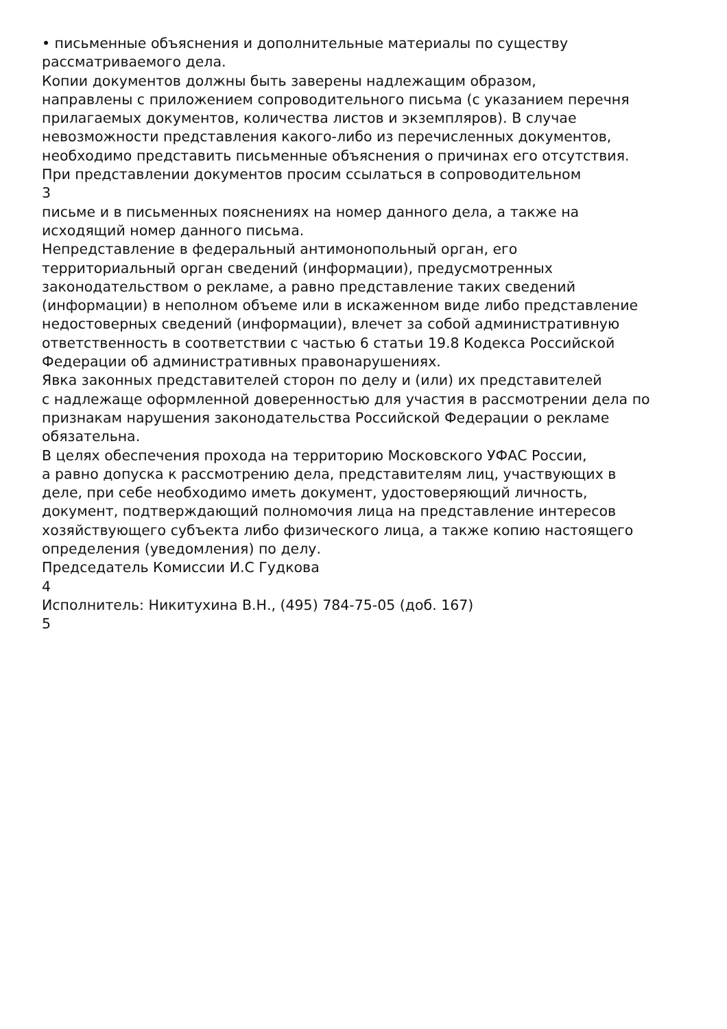• письменные объяснения и дополнительные материалы по существу
рассматриваемого дела.
Копии документов должны быть заверены надлежащим образом,
направлены с приложением сопроводительного письма (с указанием перечня
прилагаемых документов, количества листов и экземпляров). В случае
невозможности представления какого-либо из перечисленных документов,
необходимо представить письменные объяснения о причинах его отсутствия.
При представлении документов просим ссылаться в сопроводительном
3
письме и в письменных пояснениях на номер данного дела, а также на
исходящий номер данного письма.
Непредставление в федеральный антимонопольный орган, его
территориальный орган сведений (информации), предусмотренных
законодательством о рекламе, а равно представление таких сведений
(информации) в неполном объеме или в искаженном виде либо представление
недостоверных сведений (информации), влечет за собой административную
ответственность в соответствии с частью 6 статьи 19.8 Кодекса Российской
Федерации об административных правонарушениях.
Явка законных представителей сторон по делу и (или) их представителей
с надлежаще оформленной доверенностью для участия в рассмотрении дела по
признакам нарушения законодательства Российской Федерации о рекламе
обязательна.
В целях обеспечения прохода на территорию Московского УФАС России,
а равно допуска к рассмотрению дела, представителям лиц, участвующих в
деле, при себе необходимо иметь документ, удостоверяющий личность,
документ, подтверждающий полномочия лица на представление интересов
хозяйствующего субъекта либо физического лица, а также копию настоящего
определения (уведомления) по делу.
Председатель Комиссии И.С Гудкова
4
Исполнитель: Никитухина В.Н., (495) 784-75-05 (доб. 167)
5